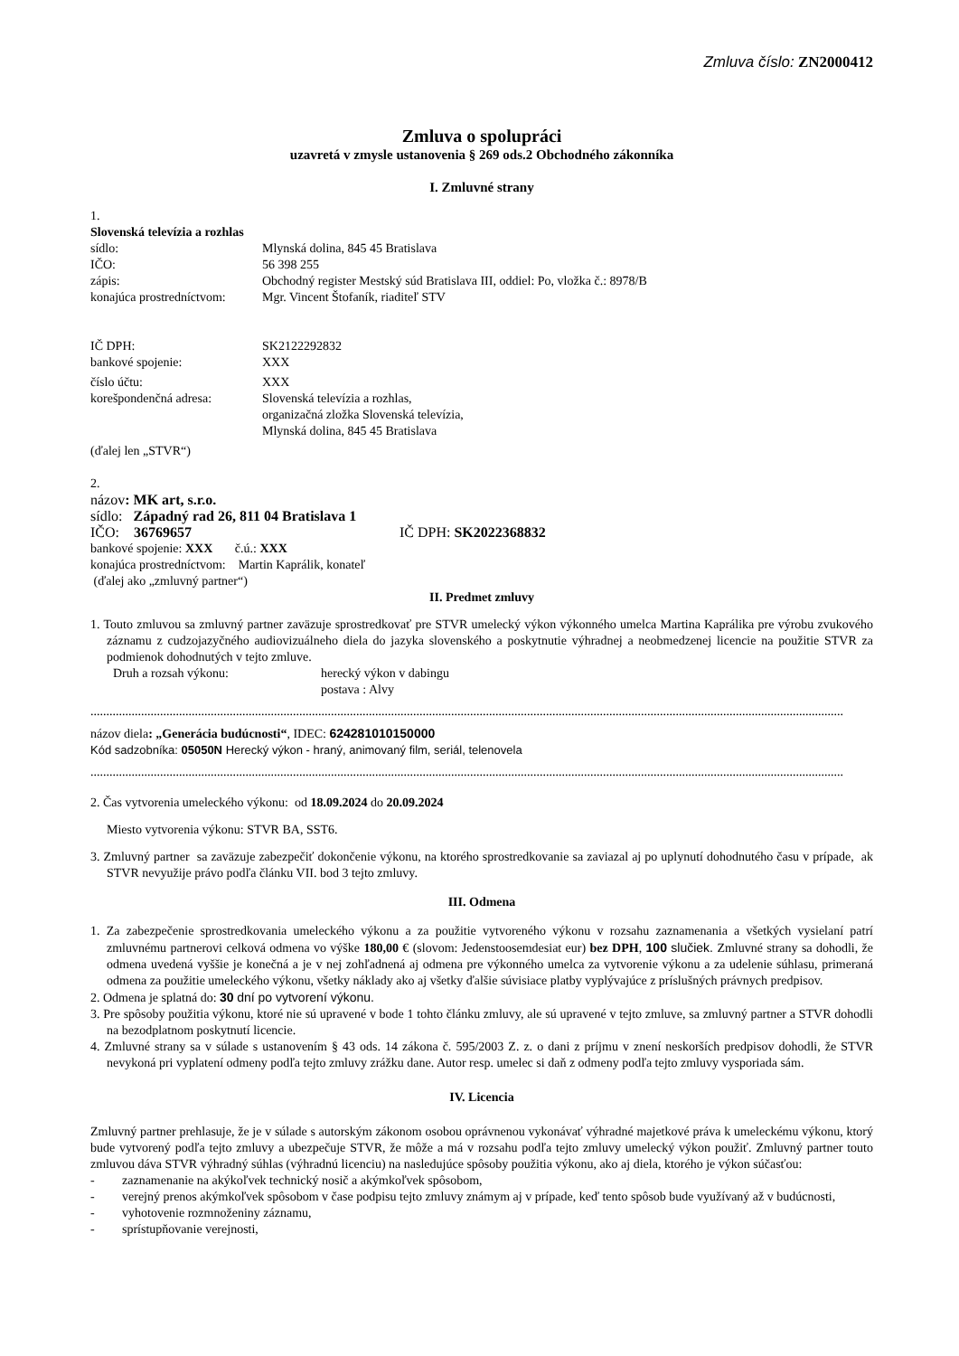Zmluva číslo: ZN2000412
Zmluva o spolupráci
uzavretá v zmysle ustanovenia § 269 ods.2 Obchodného zákonníka
I. Zmluvné strany
1.
Slovenská televízia a rozhlas
sídlo: Mlynská dolina, 845 45 Bratislava
IČO: 56 398 255
zápis: Obchodný register Mestský súd Bratislava III, oddiel: Po, vložka č.: 8978/B
konajúca prostredníctvom: Mgr. Vincent Štofaník, riaditeľ STV
IČ DPH: SK2122292832
bankové spojenie: XXX
číslo účtu: XXX
korešpondenčná adresa: Slovenská televízia a rozhlas,
organizačná zložka Slovenská televízia,
Mlynská dolina, 845 45 Bratislava
(ďalej len „STVR“)
2.
názov: MK art, s.r.o.
sídlo: Západný rad 26, 811 04 Bratislava 1
IČO: 36769657 IČ DPH: SK2022368832
bankové spojenie: XXX č.ú.: XXX
konajúca prostredníctvom: Martin Kaprálik, konateľ
(ďalej ako „zmluvný partner“)
II. Predmet zmluvy
1. Touto zmluvou sa zmluvný partner zaväzuje sprostredkovať pre STVR umelecký výkon výkonného umelca Martina Kaprálika pre výrobu zvukového záznamu z cudzojazyčného audiovizuálneho diela do jazyka slovenského a poskytnutie výhradnej a neobmedzenej licencie na použitie STVR za podmienok dohodnutých v tejto zmluve.
Druh a rozsah výkonu: herecký výkon v dabingu
postava : Alvy
..............................................................................................................................................................................................................................................
názov diela: „Generácia budúcnosti“, IDEC: 624281010150000
Kód sadzobníka: 05050N Herecký výkon - hraný, animovaný film, seriál, telenovela
..............................................................................................................................................................................................................................................
2. Čas vytvorenia umeleckého výkonu: od 18.09.2024 do 20.09.2024
Miesto vytvorenia výkonu: STVR BA, SST6.
3. Zmluvný partner sa zaväzuje zabezpečiť dokončenie výkonu, na ktorého sprostredkovanie sa zaviazal aj po uplynutí dohodnutého času v prípade, ak STVR nevyužije právo podľa článku VII. bod 3 tejto zmluvy.
III. Odmena
1. Za zabezpečenie sprostredkovania umeleckého výkonu a za použitie vytvoreného výkonu v rozsahu zaznamenania a všetkých vysielaní patrí zmluvnému partnerovi celková odmena vo výške 180,00 € (slovom: Jedenstoosemdesiat eur) bez DPH, 100 slučiek. Zmluvné strany sa dohodli, že odmena uvedená vyššie je konečná a je v nej zohľadnená aj odmena pre výkonného umelca za vytvorenie výkonu a za udelenie súhlasu, primeraná odmena za použitie umeleckého výkonu, všetky náklady ako aj všetky ďalšie súvisiace platby vyplývajúce z príslušných právnych predpisov.
2. Odmena je splatná do: 30 dní po vytvorení výkonu.
3. Pre spôsoby použitia výkonu, ktoré nie sú upravené v bode 1 tohto článku zmluvy, ale sú upravené v tejto zmluve, sa zmluvný partner a STVR dohodli na bezodplatnom poskytnutí licencie.
4. Zmluvné strany sa v súlade s ustanovením § 43 ods. 14 zákona č. 595/2003 Z. z. o dani z príjmu v znení neskorších predpisov dohodli, že STVR nevykoná pri vyplatení odmeny podľa tejto zmluvy zrážku dane. Autor resp. umelec si daň z odmeny podľa tejto zmluvy vysporiada sám.
IV. Licencia
Zmluvný partner prehlasuje, že je v súlade s autorským zákonom osobou oprávnenou vykonávať výhradné majetkové práva k umeleckému výkonu, ktorý bude vytvorený podľa tejto zmluvy a ubezpečuje STVR, že môže a má v rozsahu podľa tejto zmluvy umelecký výkon použiť. Zmluvný partner touto zmluvou dáva STVR výhradný súhlas (výhradnú licenciu) na nasledujúce spôsoby použitia výkonu, ako aj diela, ktorého je výkon súčasťou:
- zaznamenanie na akýkoľvek technický nosič a akýmkoľvek spôsobom,
- verejný prenos akýmkoľvek spôsobom v čase podpisu tejto zmluvy známym aj v prípade, keď tento spôsob bude využívaný až v budúcnosti,
- vyhotovenie rozmnoženiny záznamu,
- sprístupňovanie verejnosti,